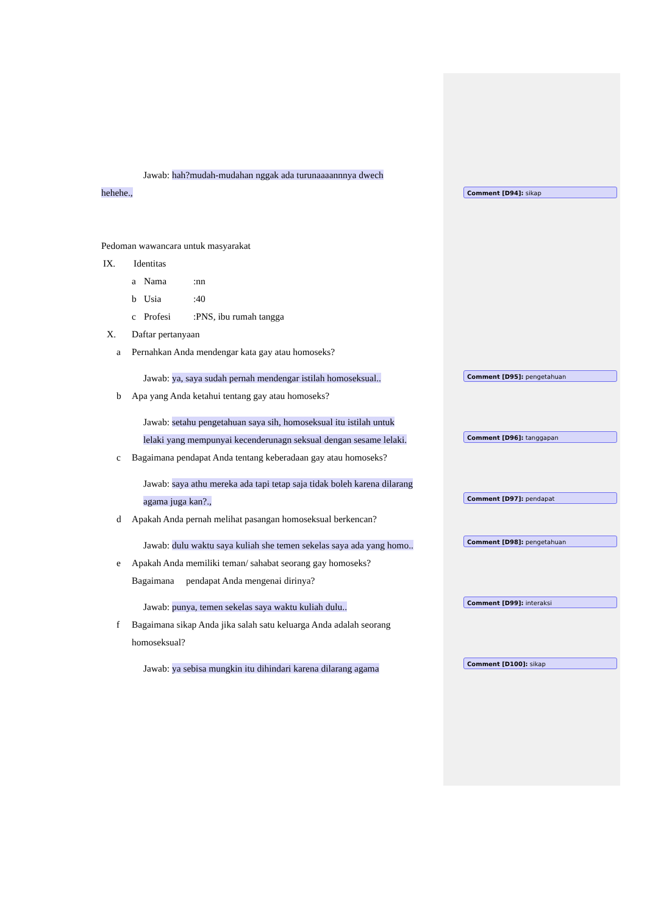Jawab: hah?mudah-mudahan nggak ada turunaaaannnya dwech
hehehe.,
Pedoman wawancara untuk masyarakat
IX. Identitas
a Nama:nn
b Usia:40
c Profesi:PNS, ibu rumah tangga
X. Daftar pertanyaan
a Pernahkan Anda mendengar kata gay atau homoseks?
Jawab: ya, saya sudah pernah mendengar istilah homoseksual..
b Apa yang Anda ketahui tentang gay atau homoseks?
Jawab: setahu pengetahuan saya sih, homoseksual itu istilah untuk
lelaki yang mempunyai kecenderunagn seksual dengan sesame lelaki.
c Bagaimana pendapat Anda tentang keberadaan gay atau homoseks?
Jawab: saya athu mereka ada tapi tetap saja tidak boleh karena dilarang
agama juga kan?.,
d Apakah Anda pernah melihat pasangan homoseksual berkencan?
Jawab: dulu waktu saya kuliah she temen sekelas saya ada yang homo..
e Apakah Anda memiliki teman/ sahabat seorang gay homoseks?
Bagaimana pendapat Anda mengenai dirinya?
Jawab: punya, temen sekelas saya waktu kuliah dulu..
f Bagaimana sikap Anda jika salah satu keluarga Anda adalah seorang
homoseksual?
Jawab: ya sebisa mungkin itu dihindari karena dilarang agama
Comment [D94]: sikap
Comment [D95]: pengetahuan
Comment [D96]: tanggapan
Comment [D97]: pendapat
Comment [D98]: pengetahuan
Comment [D99]: interaksi
Comment [D100]: sikap